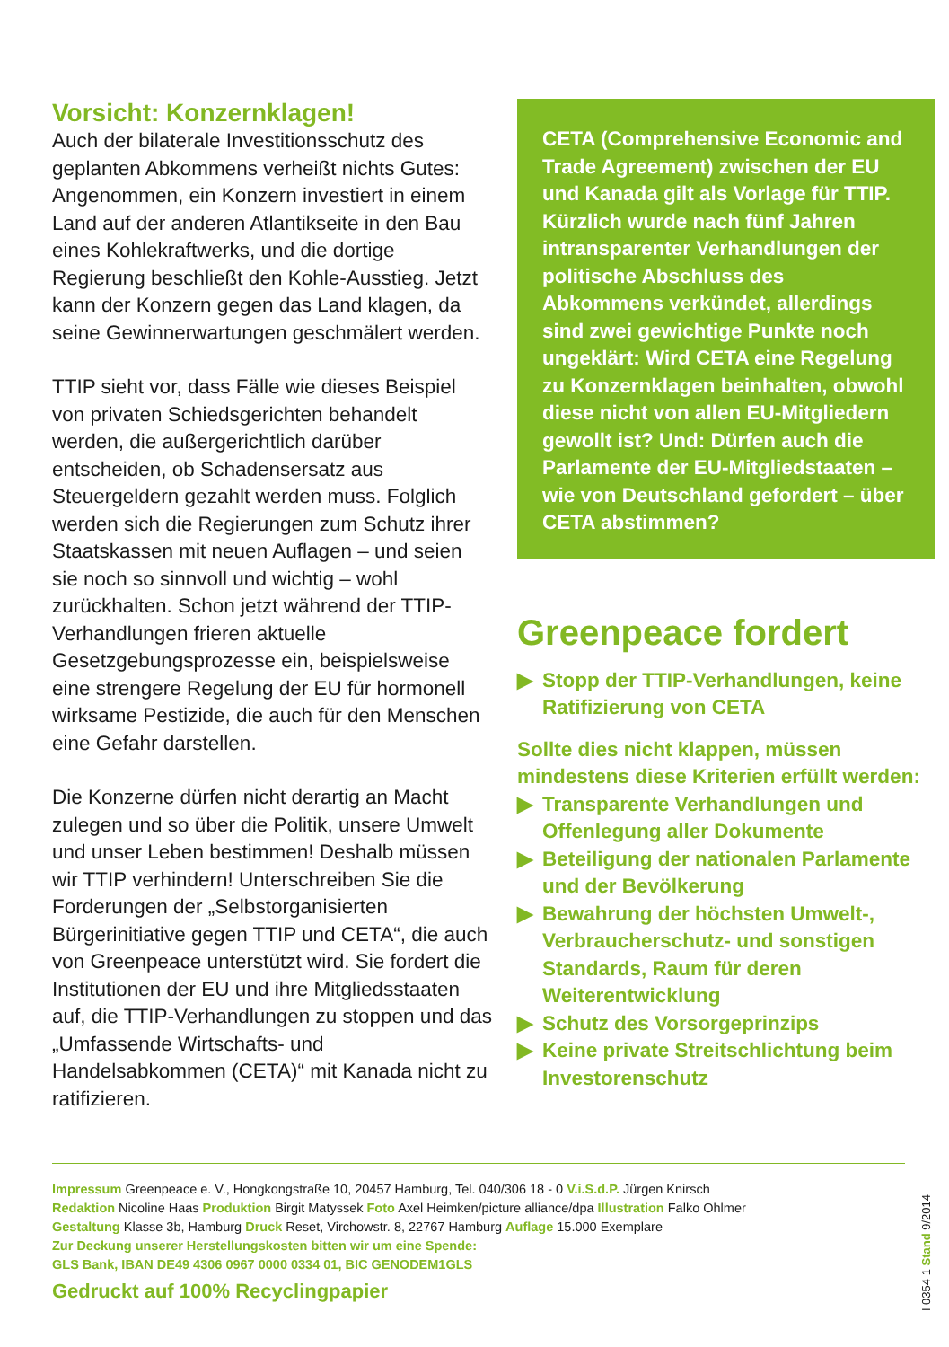Vorsicht: Konzernklagen!
Auch der bilaterale Investitionsschutz des geplanten Abkommens verheißt nichts Gutes: Angenommen, ein Konzern investiert in einem Land auf der anderen Atlantikseite in den Bau eines Kohlekraftwerks, und die dortige Regierung beschließt den Kohle-Ausstieg. Jetzt kann der Konzern gegen das Land klagen, da seine Gewinnerwartungen geschmälert werden.
TTIP sieht vor, dass Fälle wie dieses Beispiel von privaten Schiedsgerichten behandelt werden, die außergerichtlich darüber entscheiden, ob Schadensersatz aus Steuergeldern gezahlt werden muss. Folglich werden sich die Regierungen zum Schutz ihrer Staatskassen mit neuen Auflagen – und seien sie noch so sinnvoll und wichtig – wohl zurückhalten. Schon jetzt während der TTIP-Verhandlungen frieren aktuelle Gesetzgebungsprozesse ein, beispielsweise eine strengere Regelung der EU für hormonell wirksame Pestizide, die auch für den Menschen eine Gefahr darstellen.
Die Konzerne dürfen nicht derartig an Macht zulegen und so über die Politik, unsere Umwelt und unser Leben bestimmen! Deshalb müssen wir TTIP verhindern! Unterschreiben Sie die Forderungen der „Selbstorganisierten Bürgerinitiative gegen TTIP und CETA“, die auch von Greenpeace unterstützt wird. Sie fordert die Institutionen der EU und ihre Mitgliedsstaaten auf, die TTIP-Verhandlungen zu stoppen und das „Umfassende Wirtschafts- und Handelsabkommen (CETA)“ mit Kanada nicht zu ratifizieren.
CETA (Comprehensive Economic and Trade Agreement) zwischen der EU und Kanada gilt als Vorlage für TTIP. Kürzlich wurde nach fünf Jahren intransparenter Verhandlungen der politische Abschluss des Abkommens verkündet, allerdings sind zwei gewichtige Punkte noch ungeklärt: Wird CETA eine Regelung zu Konzernklagen beinhalten, obwohl diese nicht von allen EU-Mitgliedern gewollt ist? Und: Dürfen auch die Parlamente der EU-Mitgliedstaaten – wie von Deutschland gefordert – über CETA abstimmen?
Greenpeace fordert
▶ Stopp der TTIP-Verhandlungen, keine Ratifizierung von CETA
Sollte dies nicht klappen, müssen mindestens diese Kriterien erfüllt werden:
▶ Transparente Verhandlungen und Offenlegung aller Dokumente
▶ Beteiligung der nationalen Parlamente und der Bevölkerung
▶ Bewahrung der höchsten Umwelt-, Verbraucherschutz- und sonstigen Standards, Raum für deren Weiterentwicklung
▶ Schutz des Vorsorgeprinzips
▶ Keine private Streitschlichtung beim Investorenschutz
Impressum Greenpeace e. V., Hongkongstraße 10, 20457 Hamburg, Tel. 040/306 18 - 0 V.i.S.d.P. Jürgen Knirsch
Redaktion Nicoline Haas Produktion Birgit Matyssek Foto Axel Heimken/picture alliance/dpa Illustration Falko Ohlmer
Gestaltung Klasse 3b, Hamburg Druck Reset, Virchowstr. 8, 22767 Hamburg Auflage 15.000 Exemplare
Zur Deckung unserer Herstellungskosten bitten wir um eine Spende:
GLS Bank, IBAN DE49 4306 0967 0000 0334 01, BIC GENODEM1GLS
Gedruckt auf 100% Recyclingpapier
I 0354 1 Stand 9/2014